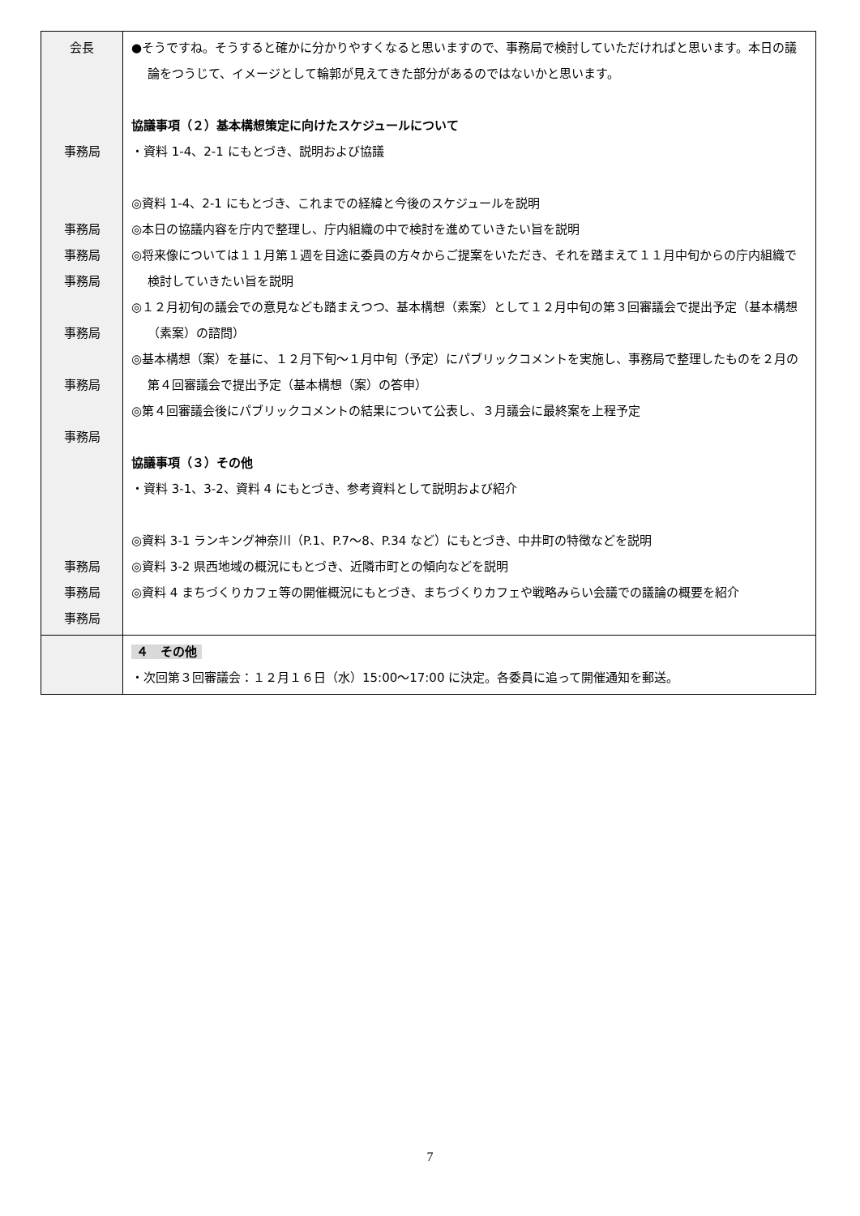| 会長 事務局 事務局 事務局 事務局 事務局 事務局 事務局 事務局 事務局 事務局 | ●そうですね。そうすると確かに分かりやすくなると思いますので、事務局で検討していただければと思います。本日の議論をつうじて、イメージとして輪郭が見えてきた部分があるのではないかと思います。 協議事項（２）基本構想策定に向けたスケジュールについて ・資料 1-4、2-1 にもとづき、説明および協議 ◎資料 1-4、2-1 にもとづき、これまでの経緯と今後のスケジュールを説明 ◎本日の協議内容を庁内で整理し、庁内組織の中で検討を進めていきたい旨を説明 ◎将来像については１１月第１週を目途に委員の方々からご提案をいただき、それを踏まえて１１月中旬からの庁内組織で検討していきたい旨を説明 ◎１２月初旬の議会での意見なども踏まえつつ、基本構想（素案）として１２月中旬の第３回審議会で提出予定（基本構想（素案）の諮問） ◎基本構想（案）を基に、１２月下旬～１月中旬（予定）にパブリックコメントを実施し、事務局で整理したものを２月の第４回審議会で提出予定（基本構想（案）の答申） ◎第４回審議会後にパブリックコメントの結果について公表し、３月議会に最終案を上程予定 協議事項（３）その他 ・資料 3-1、3-2、資料 4 にもとづき、参考資料として説明および紹介 ◎資料 3-1 ランキング神奈川（P.1、P.7～8、P.34 など）にもとづき、中井町の特徴などを説明 ◎資料 3-2 県西地域の概況にもとづき、近隣市町との傾向などを説明 ◎資料 4 まちづくりカフェ等の開催概況にもとづき、まちづくりカフェや戦略みらい会議での議論の概要を紹介 |
| | ４ その他 ・次回第３回審議会：１２月１６日（水）15:00～17:00 に決定。各委員に追って開催通知を郵送。 |
7